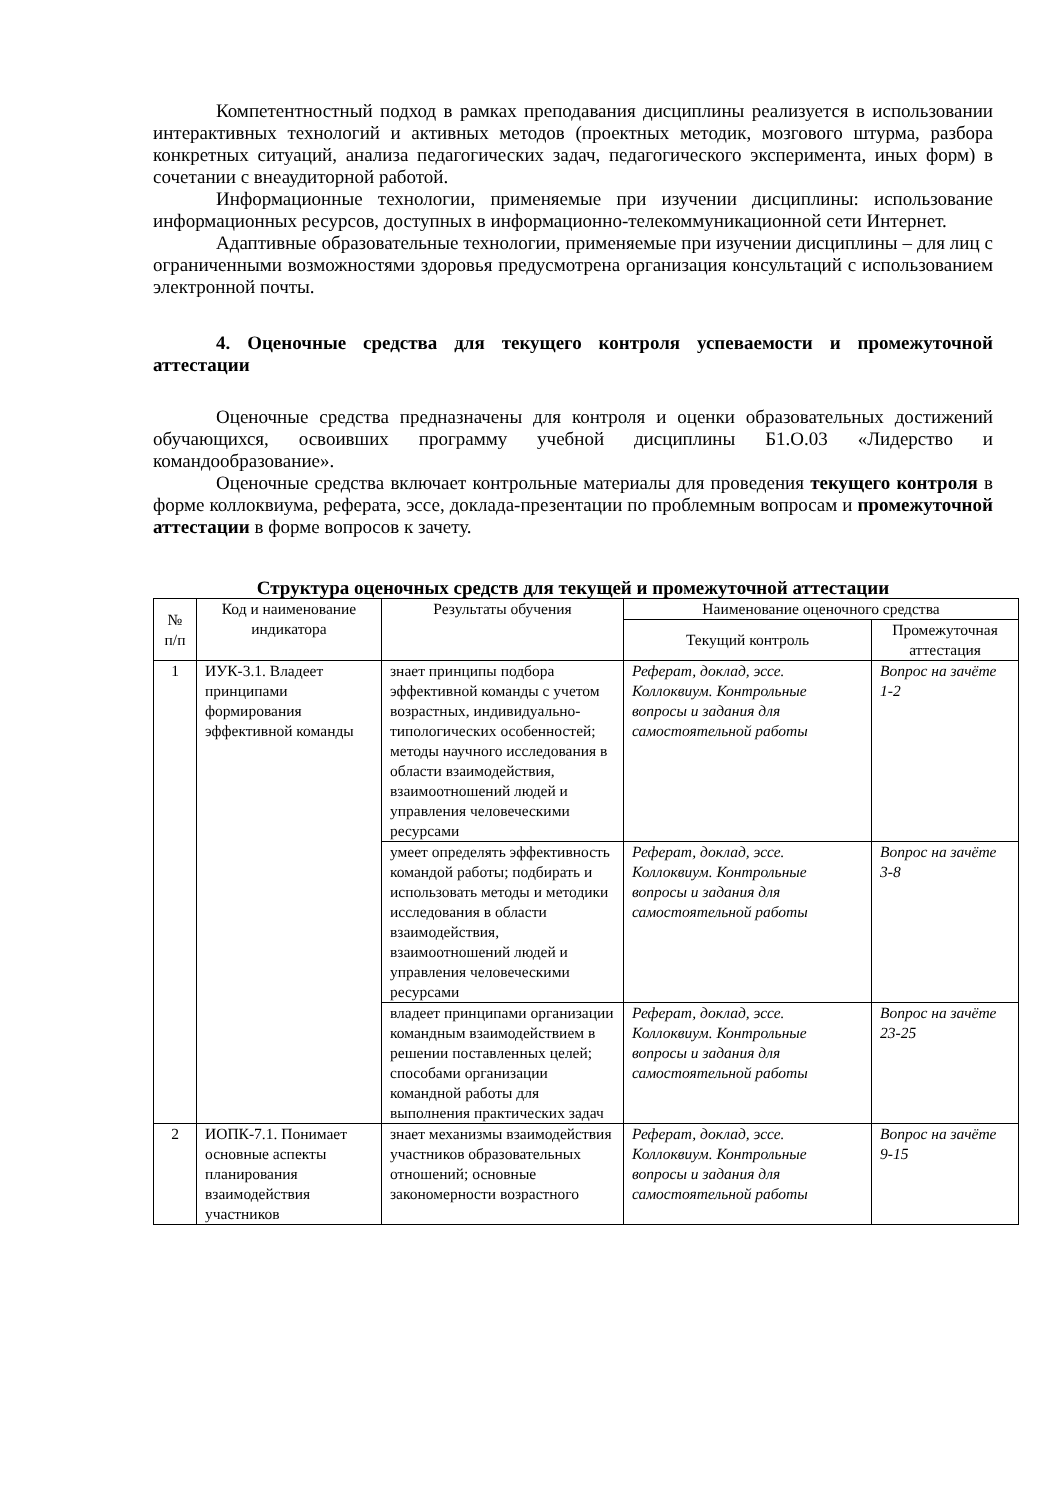Компетентностный подход в рамках преподавания дисциплины реализуется в использовании интерактивных технологий и активных методов (проектных методик, мозгового штурма, разбора конкретных ситуаций, анализа педагогических задач, педагогического эксперимента, иных форм) в сочетании с внеаудиторной работой.
Информационные технологии, применяемые при изучении дисциплины: использование информационных ресурсов, доступных в информационно-телекоммуникационной сети Интернет.
Адаптивные образовательные технологии, применяемые при изучении дисциплины – для лиц с ограниченными возможностями здоровья предусмотрена организация консультаций с использованием электронной почты.
4. Оценочные средства для текущего контроля успеваемости и промежуточной аттестации
Оценочные средства предназначены для контроля и оценки образовательных достижений обучающихся, освоивших программу учебной дисциплины Б1.О.03 «Лидерство и командообразование».
Оценочные средства включает контрольные материалы для проведения текущего контроля в форме коллоквиума, реферата, эссе, доклада-презентации по проблемным вопросам и промежуточной аттестации в форме вопросов к зачету.
Структура оценочных средств для текущей и промежуточной аттестации
| № п/п | Код и наименование индикатора | Результаты обучения | Наименование оценочного средства | |
| --- | --- | --- | --- | --- |
| | | | Текущий контроль | Промежуточная аттестация |
| 1 | ИУК-3.1. Владеет принципами формирования эффективной команды | знает принципы подбора эффективной команды с учетом возрастных, индивидуально-типологических особенностей; методы научного исследования в области взаимодействия, взаимоотношений людей и управления человеческими ресурсами | Реферат, доклад, эссе. Коллоквиум. Контрольные вопросы и задания для самостоятельной работы | Вопрос на зачёте 1-2 |
| | | умеет определять эффективность командой работы; подбирать и использовать методы и методики исследования в области взаимодействия, взаимоотношений людей и управления человеческими ресурсами | Реферат, доклад, эссе. Коллоквиум. Контрольные вопросы и задания для самостоятельной работы | Вопрос на зачёте 3-8 |
| | | владеет принципами организации командным взаимодействием в решении поставленных целей; способами организации командной работы для выполнения практических задач | Реферат, доклад, эссе. Коллоквиум. Контрольные вопросы и задания для самостоятельной работы | Вопрос на зачёте 23-25 |
| 2 | ИОПК-7.1. Понимает основные аспекты планирования взаимодействия участников | знает механизмы взаимодействия участников образовательных отношений; основные закономерности возрастного | Реферат, доклад, эссе. Коллоквиум. Контрольные вопросы и задания для самостоятельной работы | Вопрос на зачёте 9-15 |